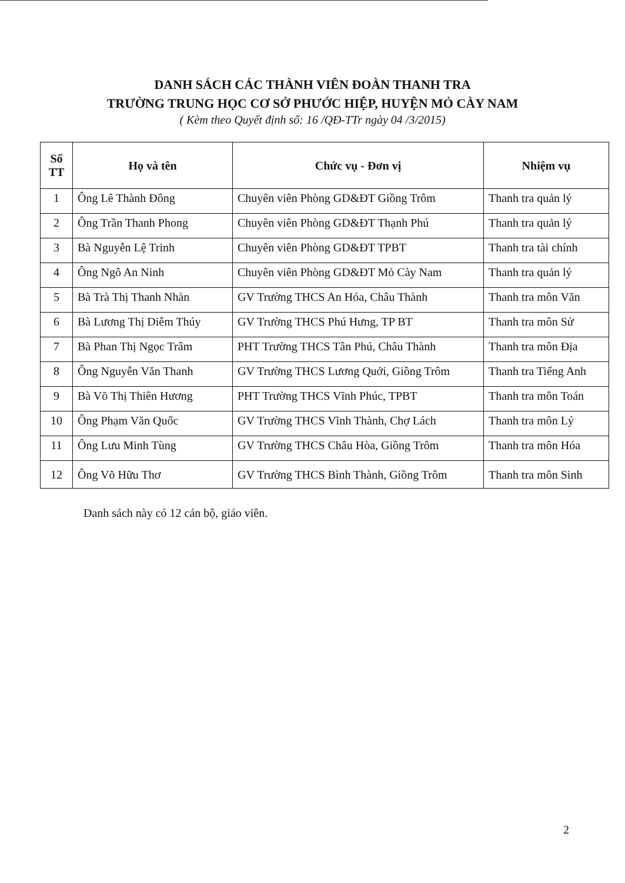DANH SÁCH CÁC THÀNH VIÊN ĐOÀN THANH TRA
TRƯỜNG TRUNG HỌC CƠ SỞ PHƯỚC HIỆP, HUYỆN MỎ CÀY NAM
( Kèm theo Quyết định số: 16 /QĐ-TTr ngày 04 /3/2015)
| Số TT | Họ và tên | Chức vụ - Đơn vị | Nhiệm vụ |
| --- | --- | --- | --- |
| 1 | Ông Lê Thành Đông | Chuyên viên Phòng GD&ĐT Giồng Trôm | Thanh tra quản lý |
| 2 | Ông Trần Thanh Phong | Chuyên viên Phòng GD&ĐT Thạnh Phú | Thanh tra quản lý |
| 3 | Bà Nguyễn Lệ Trinh | Chuyên viên Phòng GD&ĐT TPBT | Thanh tra tài chính |
| 4 | Ông Ngô An Ninh | Chuyên viên Phòng GD&ĐT Mỏ Cày Nam | Thanh tra quản lý |
| 5 | Bà Trà Thị Thanh Nhàn | GV Trường THCS An Hóa, Châu Thành | Thanh tra môn Văn |
| 6 | Bà Lương Thị Diễm Thúy | GV Trường THCS Phú Hưng, TP BT | Thanh tra môn Sử |
| 7 | Bà Phan Thị Ngọc Trâm | PHT Trường THCS Tân Phú, Châu Thành | Thanh tra môn Địa |
| 8 | Ông Nguyễn Văn Thanh | GV Trường THCS Lương Quới, Giồng Trôm | Thanh tra Tiếng Anh |
| 9 | Bà Võ Thị Thiên Hương | PHT Trường THCS Vĩnh Phúc, TPBT | Thanh tra môn Toán |
| 10 | Ông Phạm Văn Quốc | GV Trường THCS Vĩnh Thành, Chợ Lách | Thanh tra môn Lý |
| 11 | Ông Lưu Minh Tùng | GV Trường THCS Châu Hòa, Giồng Trôm | Thanh tra môn Hóa |
| 12 | Ông Võ Hữu Thơ | GV Trường THCS Bình Thành, Giồng Trôm | Thanh tra môn Sinh |
Danh sách này có 12 cán bộ, giáo viên.
2